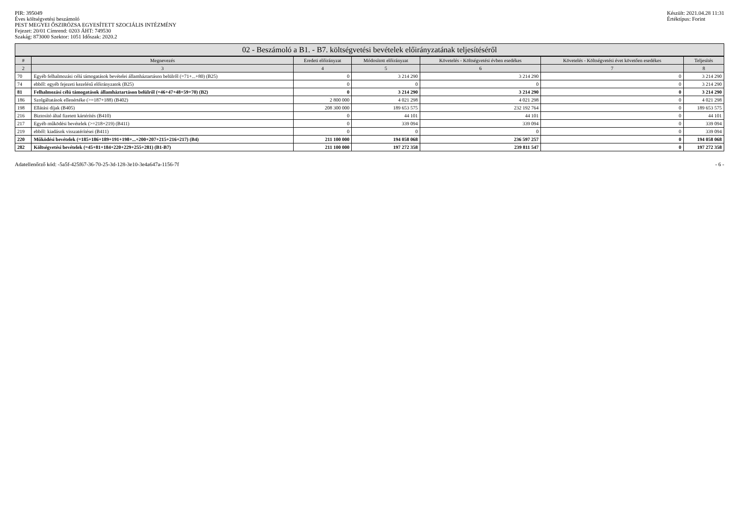PIR: 395049
Éves költségvetési beszámoló
PEST MEGYEI ŐSZIRÓZSA EGYESÍTETT SZOCIÁLIS INTÉZMÉNY
Fejezet: 20/01 Címrend: 0203 ÁHT: 749530
Szakág: 873000 Szektor: 1051 Időszak: 2020.2
Készült: 2021.04.28 11:31
Értéktípus: Forint
02 - Beszámoló a B1. - B7. költségvetési bevételek előirányzatának teljesítéséről
| # | Megnevezés | Eredeti előirányzat | Módosított előirányzat | Követelés - Költségvetési évben esedékes | Követelés - Költségvetési évet követően esedékes | Teljesítés |
| --- | --- | --- | --- | --- | --- | --- |
| 2 | 3 | 4 | 5 | 6 | 7 | 8 |
| 70 | Egyéb felhalmozási célú támogatások bevételei államháztartáson belülről (=71+...+80) (B25) | 0 | 3 214 290 | 3 214 290 | 0 | 3 214 290 |
| 74 | ebből: egyéb fejezeti kezelésű előirányzatok (B25) | 0 | 0 | 0 | 0 | 3 214 290 |
| 81 | Felhalmozási célú támogatások államháztartáson belülről (=46+47+48+59+70) (B2) | 0 | 3 214 290 | 3 214 290 | 0 | 3 214 290 |
| 186 | Szolgáltatások ellenértéke (>=187+188) (B402) | 2 800 000 | 4 021 298 | 4 021 298 | 0 | 4 021 298 |
| 198 | Ellátási díjak (B405) | 208 300 000 | 189 653 575 | 232 192 764 | 0 | 189 653 575 |
| 216 | Biztosító által fizetett kártérítés (B410) | 0 | 44 101 | 44 101 | 0 | 44 101 |
| 217 | Egyéb működési bevételek (>=218+219) (B411) | 0 | 339 094 | 339 094 | 0 | 339 094 |
| 219 | ebből: kiadások visszatérítései (B411) | 0 | 0 | 0 | 0 | 339 094 |
| 220 | Működési bevételek (=185+186+189+191+198+...+200+207+215+216+217) (B4) | 211 100 000 | 194 058 068 | 236 597 257 | 0 | 194 058 068 |
| 282 | Költségvetési bevételek (=45+81+184+220+229+255+281) (B1-B7) | 211 100 000 | 197 272 358 | 239 811 547 | 0 | 197 272 358 |
Adatellenőrző kód: -5a5f-425f67-36-70-25-3d-128-3e10-3e4a647a-1156-7f
- 6 -